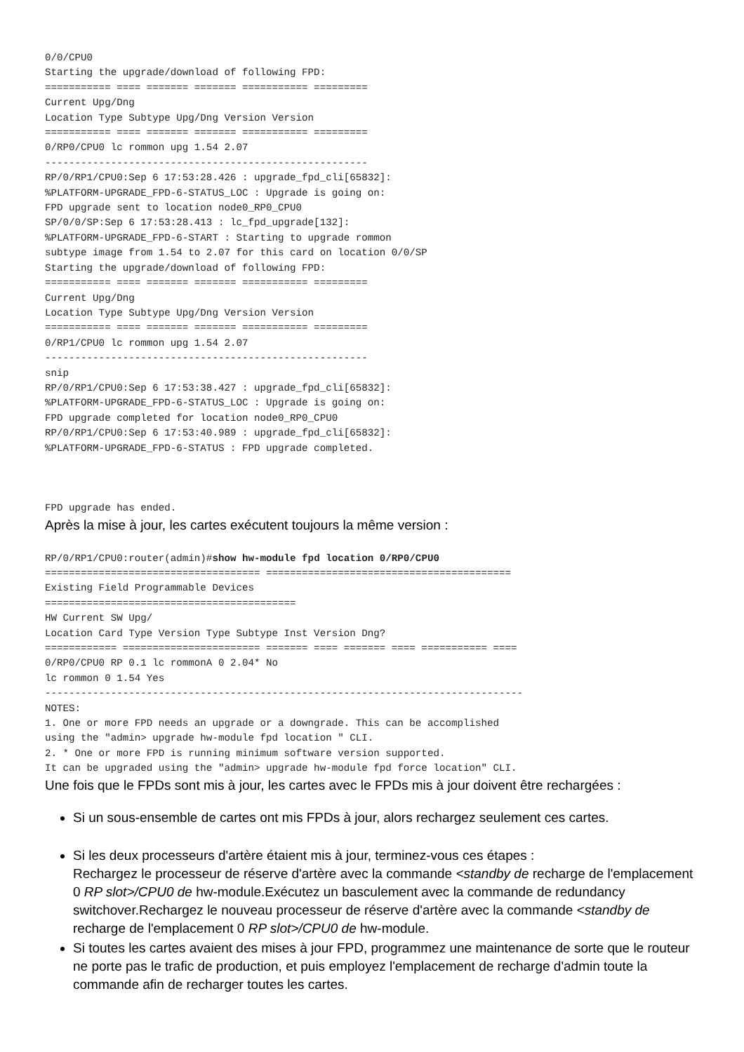0/0/CPU0
Starting the upgrade/download of following FPD:
=========== ==== ======= ======= =========== =========
Current Upg/Dng
Location Type Subtype Upg/Dng Version Version
=========== ==== ======= ======= =========== =========
0/RP0/CPU0 lc rommon upg 1.54 2.07
------------------------------------------------------
RP/0/RP1/CPU0:Sep 6 17:53:28.426 : upgrade_fpd_cli[65832]:
%PLATFORM-UPGRADE_FPD-6-STATUS_LOC : Upgrade is going on:
FPD upgrade sent to location node0_RP0_CPU0
SP/0/0/SP:Sep 6 17:53:28.413 : lc_fpd_upgrade[132]:
%PLATFORM-UPGRADE_FPD-6-START : Starting to upgrade rommon
subtype image from 1.54 to 2.07 for this card on location 0/0/SP
Starting the upgrade/download of following FPD:
=========== ==== ======= ======= =========== =========
Current Upg/Dng
Location Type Subtype Upg/Dng Version Version
=========== ==== ======= ======= =========== =========
0/RP1/CPU0 lc rommon upg 1.54 2.07
------------------------------------------------------
snip
RP/0/RP1/CPU0:Sep 6 17:53:38.427 : upgrade_fpd_cli[65832]:
%PLATFORM-UPGRADE_FPD-6-STATUS_LOC : Upgrade is going on:
FPD upgrade completed for location node0_RP0_CPU0
RP/0/RP1/CPU0:Sep 6 17:53:40.989 : upgrade_fpd_cli[65832]:
%PLATFORM-UPGRADE_FPD-6-STATUS : FPD upgrade completed.



FPD upgrade has ended.
Après la mise à jour, les cartes exécutent toujours la même version :
RP/0/RP1/CPU0:router(admin)#show hw-module fpd location 0/RP0/CPU0
==================================== =========================================
Existing Field Programmable Devices
==========================================
HW Current SW Upg/
Location Card Type Version Type Subtype Inst Version Dng?
============ ======================= ======= ==== ======= ==== =========== ====
0/RP0/CPU0 RP 0.1 lc rommonA 0 2.04* No
lc rommon 0 1.54 Yes
--------------------------------------------------------------------------------
NOTES:
1. One or more FPD needs an upgrade or a downgrade. This can be accomplished
using the "admin> upgrade hw-module fpd location " CLI.
2. * One or more FPD is running minimum software version supported.
It can be upgraded using the "admin> upgrade hw-module fpd force location" CLI.
Une fois que le FPDs sont mis à jour, les cartes avec le FPDs mis à jour doivent être rechargées :
Si un sous-ensemble de cartes ont mis FPDs à jour, alors rechargez seulement ces cartes.
Si les deux processeurs d'artère étaient mis à jour, terminez-vous ces étapes :
Rechargez le processeur de réserve d'artère avec la commande <standby de recharge de l'emplacement 0 RP slot>/CPU0 de hw-module.Exécutez un basculement avec la commande de redundancy switchover.Rechargez le nouveau processeur de réserve d'artère avec la commande <standby de recharge de l'emplacement 0 RP slot>/CPU0 de hw-module.
Si toutes les cartes avaient des mises à jour FPD, programmez une maintenance de sorte que le routeur ne porte pas le trafic de production, et puis employez l'emplacement de recharge d'admin toute la commande afin de recharger toutes les cartes.